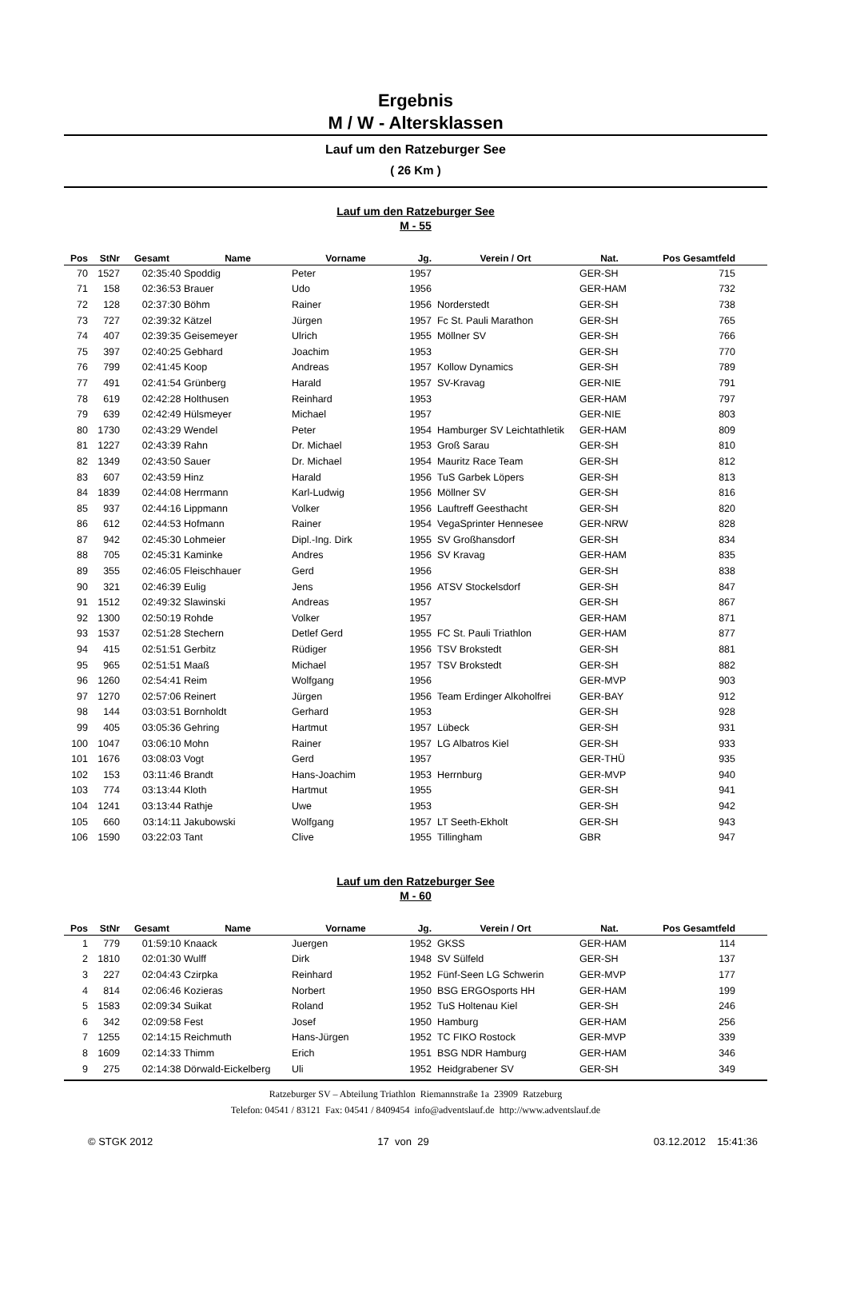Ergebnis
M / W - Altersklassen
Lauf um den Ratzeburger See
( 26 Km )
Lauf um den Ratzeburger See
M - 55
| Pos | StNr | Gesamt | Name | Vorname | Jg. | Verein / Ort | Nat. | Pos Gesamtfeld | |
| --- | --- | --- | --- | --- | --- | --- | --- | --- | --- |
| 70 | 1527 | 02:35:40 | Spoddig | Peter | 1957 | | GER-SH | 715 | |
| 71 | 158 | 02:36:53 | Brauer | Udo | 1956 | | GER-HAM | 732 | |
| 72 | 128 | 02:37:30 | Böhm | Rainer | 1956 | Norderstedt | GER-SH | 738 | |
| 73 | 727 | 02:39:32 | Kätzel | Jürgen | 1957 | Fc St. Pauli Marathon | GER-SH | 765 | |
| 74 | 407 | 02:39:35 | Geisemeyer | Ulrich | 1955 | Möllner SV | GER-SH | 766 | |
| 75 | 397 | 02:40:25 | Gebhard | Joachim | 1953 | | GER-SH | 770 | |
| 76 | 799 | 02:41:45 | Koop | Andreas | 1957 | Kollow Dynamics | GER-SH | 789 | |
| 77 | 491 | 02:41:54 | Grünberg | Harald | 1957 | SV-Kravag | GER-NIE | 791 | |
| 78 | 619 | 02:42:28 | Holthusen | Reinhard | 1953 | | GER-HAM | 797 | |
| 79 | 639 | 02:42:49 | Hülsmeyer | Michael | 1957 | | GER-NIE | 803 | |
| 80 | 1730 | 02:43:29 | Wendel | Peter | 1954 | Hamburger SV Leichtathletik | GER-HAM | 809 | |
| 81 | 1227 | 02:43:39 | Rahn | Dr. Michael | 1953 | Groß Sarau | GER-SH | 810 | |
| 82 | 1349 | 02:43:50 | Sauer | Dr. Michael | 1954 | Mauritz Race Team | GER-SH | 812 | |
| 83 | 607 | 02:43:59 | Hinz | Harald | 1956 | TuS Garbek Löpers | GER-SH | 813 | |
| 84 | 1839 | 02:44:08 | Herrmann | Karl-Ludwig | 1956 | Möllner SV | GER-SH | 816 | |
| 85 | 937 | 02:44:16 | Lippmann | Volker | 1956 | Lauftreff Geesthacht | GER-SH | 820 | |
| 86 | 612 | 02:44:53 | Hofmann | Rainer | 1954 | VegaSprinter Hennesee | GER-NRW | 828 | |
| 87 | 942 | 02:45:30 | Lohmeier | Dipl.-Ing. Dirk | 1955 | SV Großhansdorf | GER-SH | 834 | |
| 88 | 705 | 02:45:31 | Kaminke | Andres | 1956 | SV Kravag | GER-HAM | 835 | |
| 89 | 355 | 02:46:05 | Fleischhauer | Gerd | 1956 | | GER-SH | 838 | |
| 90 | 321 | 02:46:39 | Eulig | Jens | 1956 | ATSV Stockelsdorf | GER-SH | 847 | |
| 91 | 1512 | 02:49:32 | Slawinski | Andreas | 1957 | | GER-SH | 867 | |
| 92 | 1300 | 02:50:19 | Rohde | Volker | 1957 | | GER-HAM | 871 | |
| 93 | 1537 | 02:51:28 | Stechern | Detlef Gerd | 1955 | FC St. Pauli Triathlon | GER-HAM | 877 | |
| 94 | 415 | 02:51:51 | Gerbitz | Rüdiger | 1956 | TSV Brokstedt | GER-SH | 881 | |
| 95 | 965 | 02:51:51 | Maaß | Michael | 1957 | TSV Brokstedt | GER-SH | 882 | |
| 96 | 1260 | 02:54:41 | Reim | Wolfgang | 1956 | | GER-MVP | 903 | |
| 97 | 1270 | 02:57:06 | Reinert | Jürgen | 1956 | Team Erdinger Alkoholfrei | GER-BAY | 912 | |
| 98 | 144 | 03:03:51 | Bornholdt | Gerhard | 1953 | | GER-SH | 928 | |
| 99 | 405 | 03:05:36 | Gehring | Hartmut | 1957 | Lübeck | GER-SH | 931 | |
| 100 | 1047 | 03:06:10 | Mohn | Rainer | 1957 | LG Albatros Kiel | GER-SH | 933 | |
| 101 | 1676 | 03:08:03 | Vogt | Gerd | 1957 | | GER-THÜ | 935 | |
| 102 | 153 | 03:11:46 | Brandt | Hans-Joachim | 1953 | Herrnburg | GER-MVP | 940 | |
| 103 | 774 | 03:13:44 | Kloth | Hartmut | 1955 | | GER-SH | 941 | |
| 104 | 1241 | 03:13:44 | Rathje | Uwe | 1953 | | GER-SH | 942 | |
| 105 | 660 | 03:14:11 | Jakubowski | Wolfgang | 1957 | LT Seeth-Ekholt | GER-SH | 943 | |
| 106 | 1590 | 03:22:03 | Tant | Clive | 1955 | Tillingham | GBR | 947 | |
Lauf um den Ratzeburger See
M - 60
| Pos | StNr | Gesamt | Name | Vorname | Jg. | Verein / Ort | Nat. | Pos Gesamtfeld | |
| --- | --- | --- | --- | --- | --- | --- | --- | --- | --- |
| 1 | 779 | 01:59:10 | Knaack | Juergen | 1952 | GKSS | GER-HAM | 114 | |
| 2 | 1810 | 02:01:30 | Wulff | Dirk | 1948 | SV Sülfeld | GER-SH | 137 | |
| 3 | 227 | 02:04:43 | Czirpka | Reinhard | 1952 | Fünf-Seen LG Schwerin | GER-MVP | 177 | |
| 4 | 814 | 02:06:46 | Kozieras | Norbert | 1950 | BSG ERGOsports HH | GER-HAM | 199 | |
| 5 | 1583 | 02:09:34 | Suikat | Roland | 1952 | TuS Holtenau Kiel | GER-SH | 246 | |
| 6 | 342 | 02:09:58 | Fest | Josef | 1950 | Hamburg | GER-HAM | 256 | |
| 7 | 1255 | 02:14:15 | Reichmuth | Hans-Jürgen | 1952 | TC FIKO Rostock | GER-MVP | 339 | |
| 8 | 1609 | 02:14:33 | Thimm | Erich | 1951 | BSG NDR Hamburg | GER-HAM | 346 | |
| 9 | 275 | 02:14:38 | Dörwald-Eickelberg | Uli | 1952 | Heidgrabener SV | GER-SH | 349 | |
Ratzeburger SV – Abteilung Triathlon Riemannstraße 1a 23909 Ratzeburg
Telefon: 04541 / 83121 Fax: 04541 / 8409454 info@adventslauf.de http://www.adventslauf.de
© STGK 2012 17 von 29 03.12.2012 15:41:36